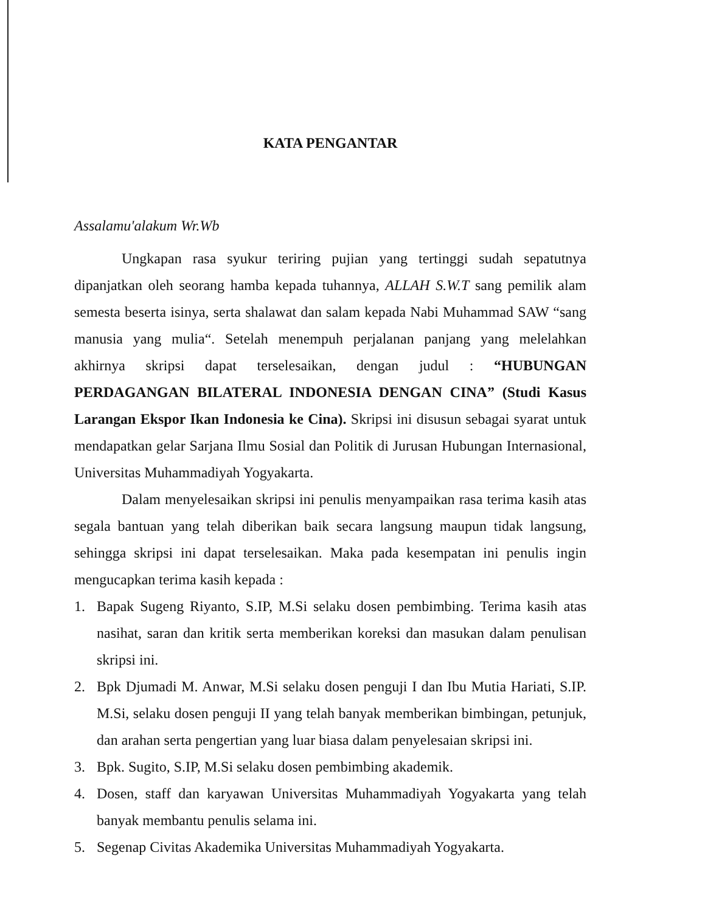KATA PENGANTAR
Assalamu'alakum Wr.Wb
Ungkapan rasa syukur teriring pujian yang tertinggi sudah sepatutnya dipanjatkan oleh seorang hamba kepada tuhannya, ALLAH S.W.T sang pemilik alam semesta beserta isinya, serta shalawat dan salam kepada Nabi Muhammad SAW “sang manusia yang mulia“. Setelah menempuh perjalanan panjang yang melelahkan akhirnya skripsi dapat terselesaikan, dengan judul : “HUBUNGAN PERDAGANGAN BILATERAL INDONESIA DENGAN CINA” (Studi Kasus Larangan Ekspor Ikan Indonesia ke Cina). Skripsi ini disusun sebagai syarat untuk mendapatkan gelar Sarjana Ilmu Sosial dan Politik di Jurusan Hubungan Internasional, Universitas Muhammadiyah Yogyakarta.
Dalam menyelesaikan skripsi ini penulis menyampaikan rasa terima kasih atas segala bantuan yang telah diberikan baik secara langsung maupun tidak langsung, sehingga skripsi ini dapat terselesaikan. Maka pada kesempatan ini penulis ingin mengucapkan terima kasih kepada :
1. Bapak Sugeng Riyanto, S.IP, M.Si selaku dosen pembimbing. Terima kasih atas nasihat, saran dan kritik serta memberikan koreksi dan masukan dalam penulisan skripsi ini.
2. Bpk Djumadi M. Anwar, M.Si selaku dosen penguji I dan Ibu Mutia Hariati, S.IP. M.Si, selaku dosen penguji II yang telah banyak memberikan bimbingan, petunjuk, dan arahan serta pengertian yang luar biasa dalam penyelesaian skripsi ini.
3. Bpk. Sugito, S.IP, M.Si selaku dosen pembimbing akademik.
4. Dosen, staff dan karyawan Universitas Muhammadiyah Yogyakarta yang telah banyak membantu penulis selama ini.
5. Segenap Civitas Akademika Universitas Muhammadiyah Yogyakarta.